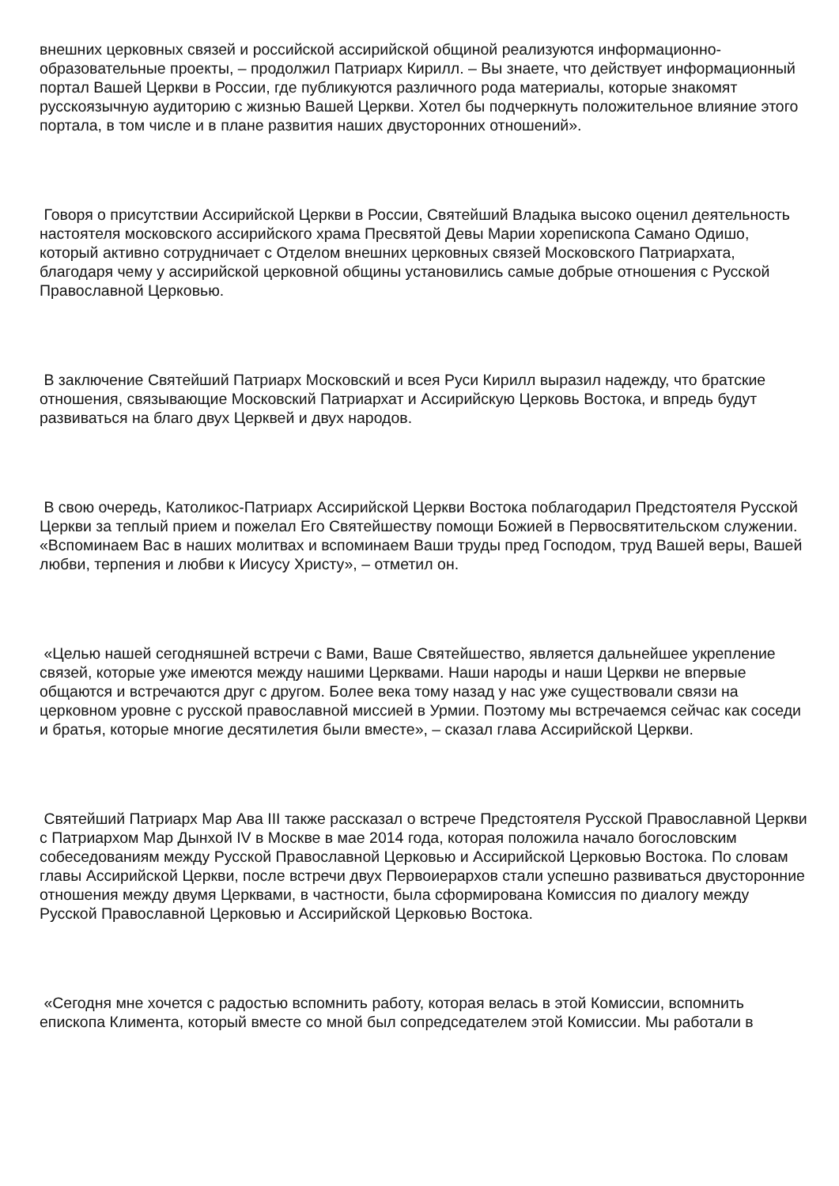внешних церковных связей и российской ассирийской общиной реализуются информационно-образовательные проекты, – продолжил Патриарх Кирилл. – Вы знаете, что действует информационный портал Вашей Церкви в России, где публикуются различного рода материалы, которые знакомят русскоязычную аудиторию с жизнью Вашей Церкви. Хотел бы подчеркнуть положительное влияние этого портала, в том числе и в плане развития наших двусторонних отношений».
Говоря о присутствии Ассирийской Церкви в России, Святейший Владыка высоко оценил деятельность настоятеля московского ассирийского храма Пресвятой Девы Марии хорепископа Самано Одишо, который активно сотрудничает с Отделом внешних церковных связей Московского Патриархата, благодаря чему у ассирийской церковной общины установились самые добрые отношения с Русской Православной Церковью.
В заключение Святейший Патриарх Московский и всея Руси Кирилл выразил надежду, что братские отношения, связывающие Московский Патриархат и Ассирийскую Церковь Востока, и впредь будут развиваться на благо двух Церквей и двух народов.
В свою очередь, Католикос-Патриарх Ассирийской Церкви Востока поблагодарил Предстоятеля Русской Церкви за теплый прием и пожелал Его Святейшеству помощи Божией в Первосвятительском служении. «Вспоминаем Вас в наших молитвах и вспоминаем Ваши труды пред Господом, труд Вашей веры, Вашей любви, терпения и любви к Иисусу Христу», – отметил он.
«Целью нашей сегодняшней встречи с Вами, Ваше Святейшество, является дальнейшее укрепление связей, которые уже имеются между нашими Церквами. Наши народы и наши Церкви не впервые общаются и встречаются друг с другом. Более века тому назад у нас уже существовали связи на церковном уровне с русской православной миссией в Урмии. Поэтому мы встречаемся сейчас как соседи и братья, которые многие десятилетия были вместе», – сказал глава Ассирийской Церкви.
Святейший Патриарх Мар Ава III также рассказал о встрече Предстоятеля Русской Православной Церкви с Патриархом Мар Дынхой IV в Москве в мае 2014 года, которая положила начало богословским собеседованиям между Русской Православной Церковью и Ассирийской Церковью Востока. По словам главы Ассирийской Церкви, после встречи двух Первоиерархов стали успешно развиваться двусторонние отношения между двумя Церквами, в частности, была сформирована Комиссия по диалогу между Русской Православной Церковью и Ассирийской Церковью Востока.
«Сегодня мне хочется с радостью вспомнить работу, которая велась в этой Комиссии, вспомнить епископа Климента, который вместе со мной был сопредседателем этой Комиссии. Мы работали в